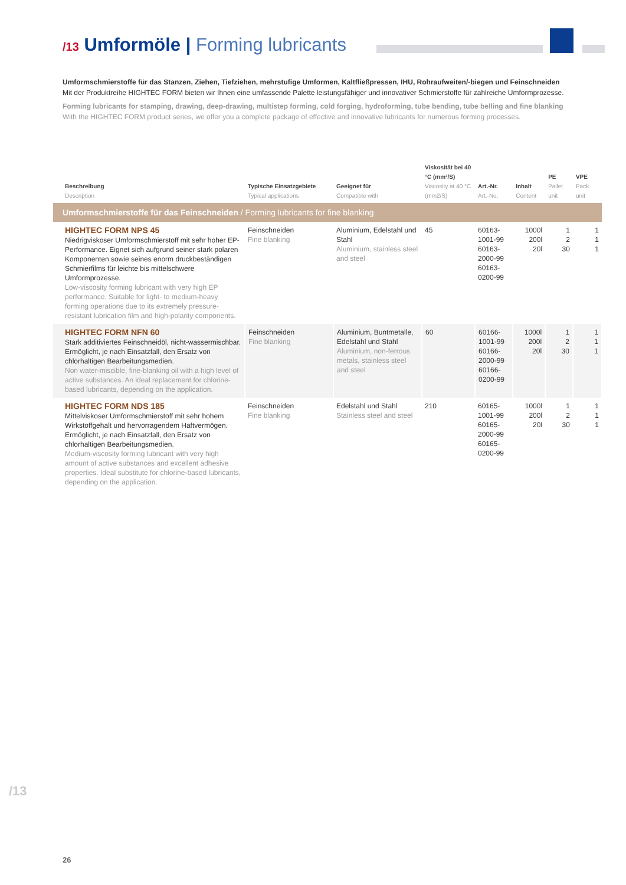/13 Umformöle | Forming lubricants
Umformschmierstoffe für das Stanzen, Ziehen, Tiefziehen, mehrstufige Umformen, Kaltfließpressen, IHU, Rohraufweiten/-biegen und Feinschneiden
Mit der Produktreihe HIGHTEC FORM bieten wir Ihnen eine umfassende Palette leistungsfähiger und innovativer Schmierstoffe für zahlreiche Umform­prozesse.
Forming lubricants for stamping, drawing, deep-drawing, multistep forming, cold forging, hydroforming, tube bending, tube belling and fine blanking
With the HIGHTEC FORM product series, we offer you a complete package of effective and innovative lubricants for numerous forming processes.
| Beschreibung Description | Typische Einsatzgebiete Typical applications | Geeignet für Compatible with | Viskosität bei 40 °C (mm²/S) Viscosity at 40 °C (mm2/S) | Art.-Nr. Art.-No. | Inhalt Content | PE Pallet unit | VPE Pack. unit |
| --- | --- | --- | --- | --- | --- | --- | --- |
| Umformschmierstoffe für das Feinschneiden / Forming lubricants for fine blanking | | | | | | | |
| HIGHTEC FORM NPS 45 Niedrigviskoser Umformschmierstoff mit sehr hoher EP-Performance. Eignet sich aufgrund seiner stark polaren Komponenten sowie seines enorm druckbeständigen Schmierfilms für leichte bis mittelschwere Umformprozesse. Low-viscosity forming lubricant with very high EP performance. Suitable for light- to medium-heavy forming operations due to its extremely pressure-resistant lubrication film and high-polarity components. | Feinschneiden Fine blanking | Aluminium, Edelstahl und Stahl Aluminium, stainless steel and steel | 45 | 60163-1001-99 60163-2000-99 60163-0200-99 | 1000l 200l 20l | 1 2 30 | 1 1 1 |
| HIGHTEC FORM NFN 60 Stark additiviertes Feinschneidöl, nicht-wasser­mischbar. Ermöglicht, je nach Einsatzfall, den Ersatz von chlorhaltigen Bearbeitungsmedien. Non water-miscible, fine-blanking oil with a high level of active substances. An ideal replacement for chlorine-based lubricants, depending on the application. | Feinschneiden Fine blanking | Aluminium, Buntmetalle, Edelstahl und Stahl Aluminium, non-ferrous metals, stainless steel and steel | 60 | 60166-1001-99 60166-2000-99 60166-0200-99 | 1000l 200l 20l | 1 2 30 | 1 1 1 |
| HIGHTEC FORM NDS 185 Mittelviskoser Umformschmierstoff mit sehr hohem Wirkstoffgehalt und hervorragendem Haftvermögen. Ermöglicht, je nach Einsatzfall, den Ersatz von chlorhaltigen Bearbeitungsmedien. Medium-viscosity forming lubricant with very high amount of active substances and excellent adhesive properties. Ideal substitute for chlorine-based lubricants, depending on the application. | Feinschneiden Fine blanking | Edelstahl und Stahl Stainless steel and steel | 210 | 60165-1001-99 60165-2000-99 60165-0200-99 | 1000l 200l 20l | 1 2 30 | 1 1 1 |
/13
26